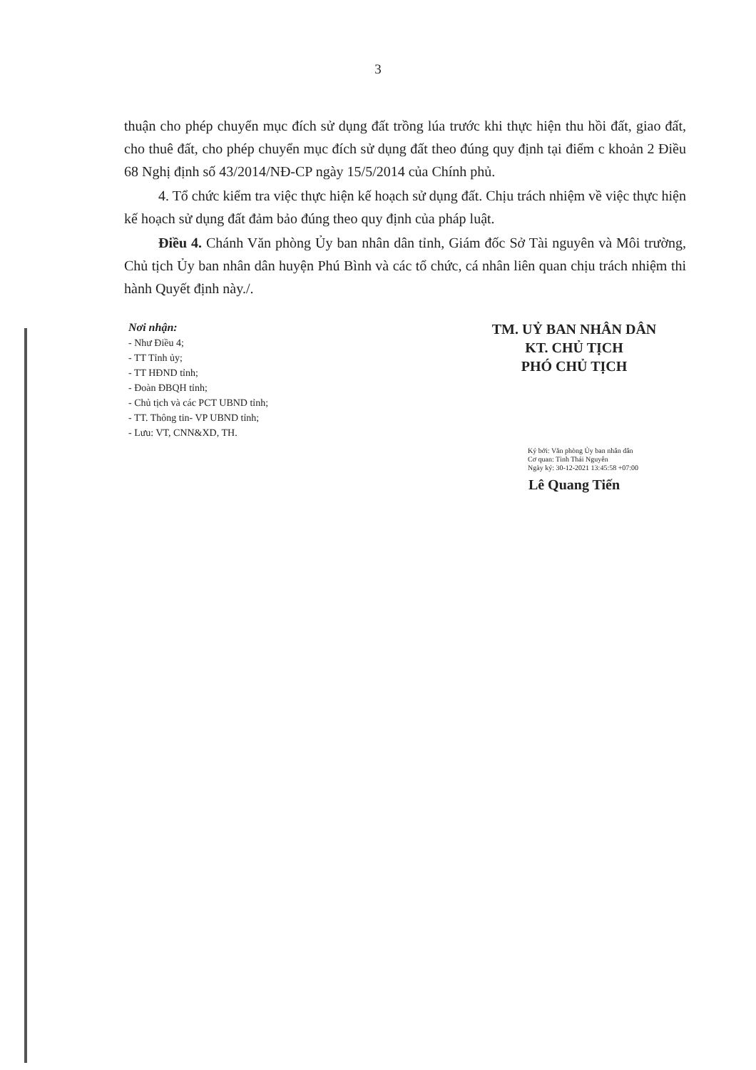3
thuận cho phép chuyển mục đích sử dụng đất trồng lúa trước khi thực hiện thu hồi đất, giao đất, cho thuê đất, cho phép chuyển mục đích sử dụng đất theo đúng quy định tại điểm c khoản 2 Điều 68 Nghị định số 43/2014/NĐ-CP ngày 15/5/2014 của Chính phủ.
4. Tổ chức kiểm tra việc thực hiện kế hoạch sử dụng đất. Chịu trách nhiệm về việc thực hiện kế hoạch sử dụng đất đảm bảo đúng theo quy định của pháp luật.
Điều 4. Chánh Văn phòng Ủy ban nhân dân tỉnh, Giám đốc Sở Tài nguyên và Môi trường, Chủ tịch Ủy ban nhân dân huyện Phú Bình và các tổ chức, cá nhân liên quan chịu trách nhiệm thi hành Quyết định này./.
Nơi nhận:
- Như Điều 4;
- TT Tỉnh ủy;
- TT HĐND tỉnh;
- Đoàn ĐBQH tỉnh;
- Chủ tịch và các PCT UBND tỉnh;
- TT. Thông tin- VP UBND tỉnh;
- Lưu: VT, CNN&XD, TH.
TM. UỶ BAN NHÂN DÂN
KT. CHỦ TỊCH
PHÓ CHỦ TỊCH
Ký bởi: Văn phòng Ủy ban nhân dân
Cơ quan: Tỉnh Thái Nguyên
Ngày ký: 30-12-2021 13:45:58 +07:00
Lê Quang Tiến